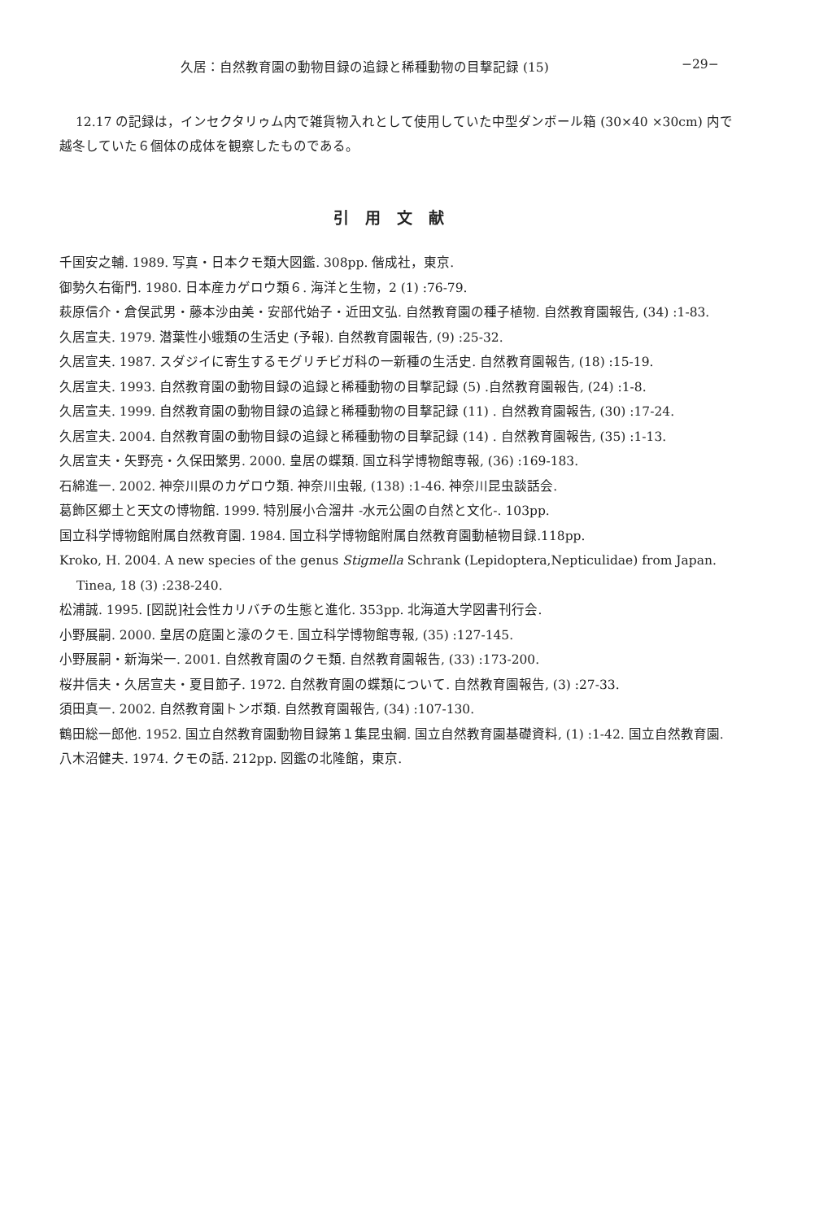久居：自然教育園の動物目録の追録と稀種動物の目撃記録 (15) −29−
12.17 の記録は，インセクタリゥム内で雑貨物入れとして使用していた中型ダンボール箱 (30×40 ×30cm) 内で越冬していた６個体の成体を観察したものである。
引用文献
千国安之輔. 1989. 写真・日本クモ類大図鑑. 308pp. 偕成社，東京.
御勢久右衛門. 1980. 日本産カゲロウ類６. 海洋と生物，2 (1) :76-79.
萩原信介・倉俣武男・藤本沙由美・安部代始子・近田文弘. 自然教育園の種子植物. 自然教育園報告, (34) :1-83.
久居宣夫. 1979. 潜葉性小蛾類の生活史 (予報). 自然教育園報告, (9) :25-32.
久居宣夫. 1987. スダジイに寄生するモグリチビガ科の一新種の生活史. 自然教育園報告, (18) :15-19.
久居宣夫. 1993. 自然教育園の動物目録の追録と稀種動物の目撃記録 (5) .自然教育園報告, (24) :1-8.
久居宣夫. 1999. 自然教育園の動物目録の追録と稀種動物の目撃記録 (11) . 自然教育園報告, (30) :17-24.
久居宣夫. 2004. 自然教育園の動物目録の追録と稀種動物の目撃記録 (14) . 自然教育園報告, (35) :1-13.
久居宣夫・矢野亮・久保田繁男. 2000. 皇居の蝶類. 国立科学博物館専報, (36) :169-183.
石綿進一. 2002. 神奈川県のカゲロウ類. 神奈川虫報, (138) :1-46. 神奈川昆虫談話会.
葛飾区郷土と天文の博物館. 1999. 特別展小合溜井 -水元公園の自然と文化-. 103pp.
国立科学博物館附属自然教育園. 1984. 国立科学博物館附属自然教育園動植物目録.118pp.
Kroko, H. 2004. A new species of the genus Stigmella Schrank (Lepidoptera,Nepticulidae) from Japan. Tinea, 18 (3) :238-240.
松浦誠. 1995. [図説]社会性カリバチの生態と進化. 353pp. 北海道大学図書刊行会.
小野展嗣. 2000. 皇居の庭園と濠のクモ. 国立科学博物館専報, (35) :127-145.
小野展嗣・新海栄一. 2001. 自然教育園のクモ類. 自然教育園報告, (33) :173-200.
桜井信夫・久居宣夫・夏目節子. 1972. 自然教育園の蝶類について. 自然教育園報告, (3) :27-33.
須田真一. 2002. 自然教育園トンボ類. 自然教育園報告, (34) :107-130.
鶴田総一郎他. 1952. 国立自然教育園動物目録第１集昆虫綱. 国立自然教育園基礎資料, (1) :1-42. 国立自然教育園.
八木沼健夫. 1974. クモの話. 212pp. 図鑑の北隆館，東京.